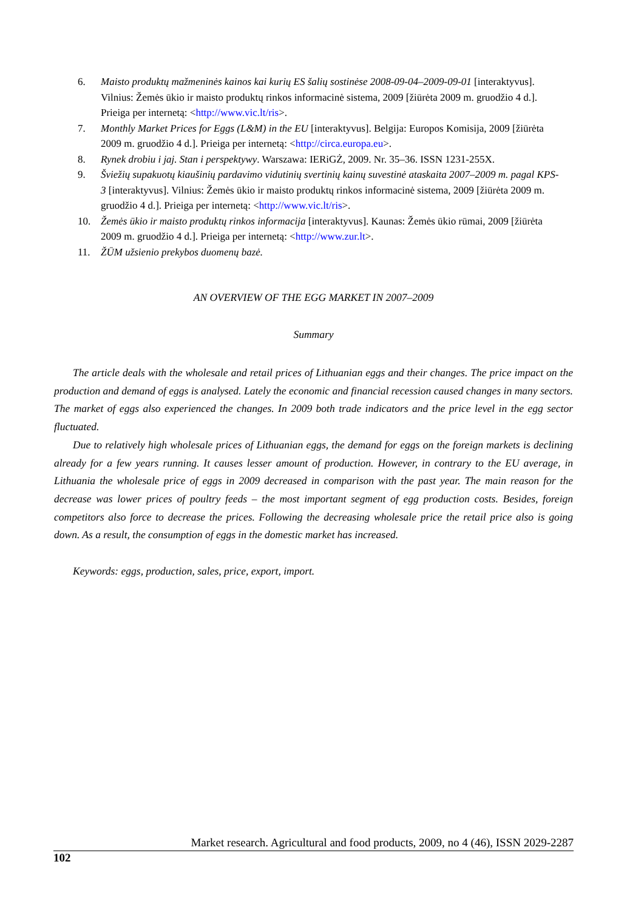6. Maisto produktų mažmeninės kainos kai kurių ES šalių sostinėse 2008-09-04–2009-09-01 [interaktyvus]. Vilnius: Žemės ūkio ir maisto produktų rinkos informacinė sistema, 2009 [žiūrėta 2009 m. gruodžio 4 d.]. Prieiga per internetą: <http://www.vic.lt/ris>.
7. Monthly Market Prices for Eggs (L&M) in the EU [interaktyvus]. Belgija: Europos Komisija, 2009 [žiūrėta 2009 m. gruodžio 4 d.]. Prieiga per internetą: <http://circa.europa.eu>.
8. Rynek drobiu i jaj. Stan i perspektywy. Warszawa: IERiGŻ, 2009. Nr. 35–36. ISSN 1231-255X.
9. Šviežių supakuotų kiaušinių pardavimo vidutinių svertinių kainų suvestinė ataskaita 2007–2009 m. pagal KPS-3 [interaktyvus]. Vilnius: Žemės ūkio ir maisto produktų rinkos informacinė sistema, 2009 [žiūrėta 2009 m. gruodžio 4 d.]. Prieiga per internetą: <http://www.vic.lt/ris>.
10. Žemės ūkio ir maisto produktų rinkos informacija [interaktyvus]. Kaunas: Žemės ūkio rūmai, 2009 [žiūrėta 2009 m. gruodžio 4 d.]. Prieiga per internetą: <http://www.zur.lt>.
11. ŽŪM užsienio prekybos duomenų bazė.
AN OVERVIEW OF THE EGG MARKET IN 2007–2009
Summary
The article deals with the wholesale and retail prices of Lithuanian eggs and their changes. The price impact on the production and demand of eggs is analysed. Lately the economic and financial recession caused changes in many sectors. The market of eggs also experienced the changes. In 2009 both trade indicators and the price level in the egg sector fluctuated.
Due to relatively high wholesale prices of Lithuanian eggs, the demand for eggs on the foreign markets is declining already for a few years running. It causes lesser amount of production. However, in contrary to the EU average, in Lithuania the wholesale price of eggs in 2009 decreased in comparison with the past year. The main reason for the decrease was lower prices of poultry feeds – the most important segment of egg production costs. Besides, foreign competitors also force to decrease the prices. Following the decreasing wholesale price the retail price also is going down. As a result, the consumption of eggs in the domestic market has increased.
Keywords: eggs, production, sales, price, export, import.
Market research. Agricultural and food products, 2009, no 4 (46), ISSN 2029-2287
102